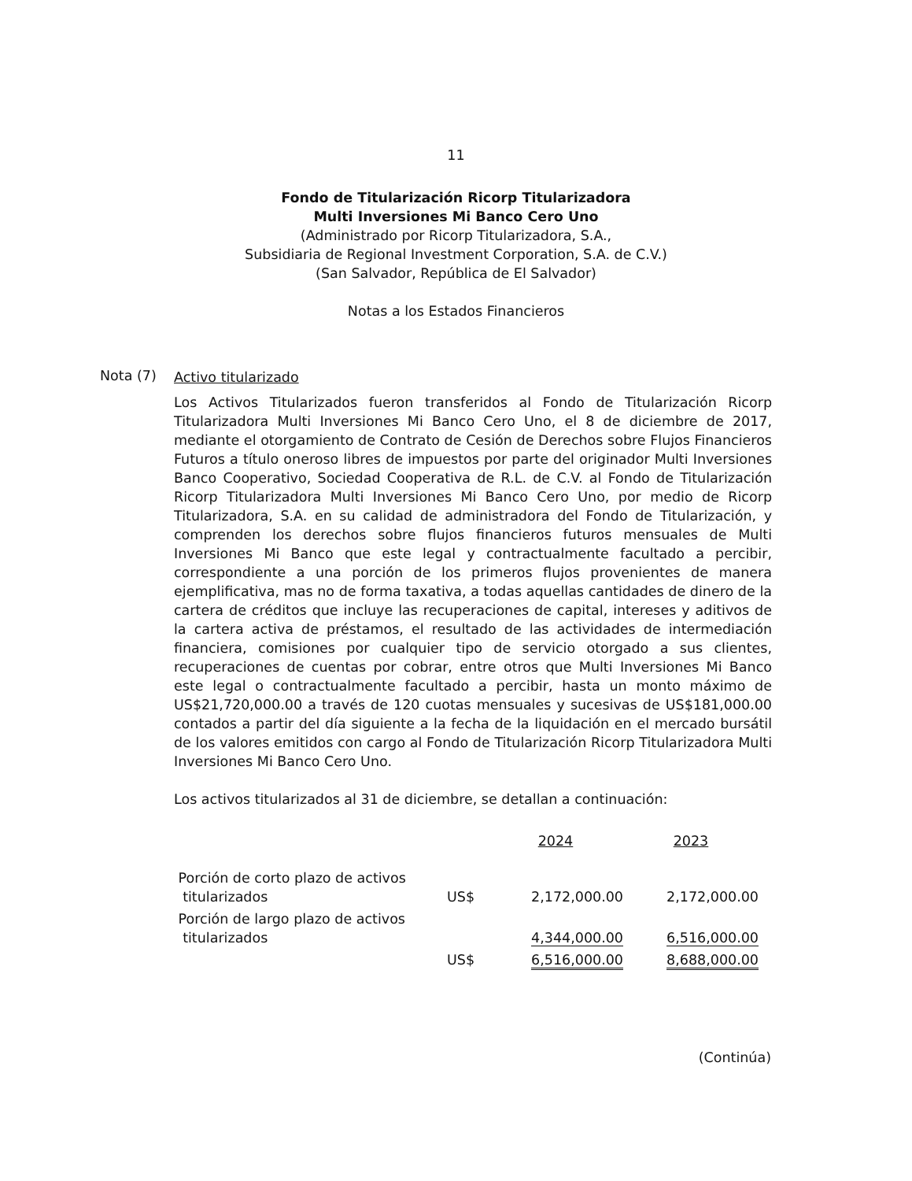11
Fondo de Titularización Ricorp Titularizadora
Multi Inversiones Mi Banco Cero Uno
(Administrado por Ricorp Titularizadora, S.A.,
Subsidiaria de Regional Investment Corporation, S.A. de C.V.)
(San Salvador, República de El Salvador)
Notas a los Estados Financieros
Nota (7)
Activo titularizado
Los Activos Titularizados fueron transferidos al Fondo de Titularización Ricorp Titularizadora Multi Inversiones Mi Banco Cero Uno, el 8 de diciembre de 2017, mediante el otorgamiento de Contrato de Cesión de Derechos sobre Flujos Financieros Futuros a título oneroso libres de impuestos por parte del originador Multi Inversiones Banco Cooperativo, Sociedad Cooperativa de R.L. de C.V. al Fondo de Titularización Ricorp Titularizadora Multi Inversiones Mi Banco Cero Uno, por medio de Ricorp Titularizadora, S.A. en su calidad de administradora del Fondo de Titularización, y comprenden los derechos sobre flujos financieros futuros mensuales de Multi Inversiones Mi Banco que este legal y contractualmente facultado a percibir, correspondiente a una porción de los primeros flujos provenientes de manera ejemplificativa, mas no de forma taxativa, a todas aquellas cantidades de dinero de la cartera de créditos que incluye las recuperaciones de capital, intereses y aditivos de la cartera activa de préstamos, el resultado de las actividades de intermediación financiera, comisiones por cualquier tipo de servicio otorgado a sus clientes, recuperaciones de cuentas por cobrar, entre otros que Multi Inversiones Mi Banco este legal o contractualmente facultado a percibir, hasta un monto máximo de US$21,720,000.00 a través de 120 cuotas mensuales y sucesivas de US$181,000.00 contados a partir del día siguiente a la fecha de la liquidación en el mercado bursátil de los valores emitidos con cargo al Fondo de Titularización Ricorp Titularizadora Multi Inversiones Mi Banco Cero Uno.
Los activos titularizados al 31 de diciembre, se detallan a continuación:
| | | 2024 | 2023 |
| --- | --- | --- | --- |
| Porción de corto plazo de activos titularizados | US$ | 2,172,000.00 | 2,172,000.00 |
| Porción de largo plazo de activos titularizados | | 4,344,000.00 | 6,516,000.00 |
| | US$ | 6,516,000.00 | 8,688,000.00 |
(Continúa)